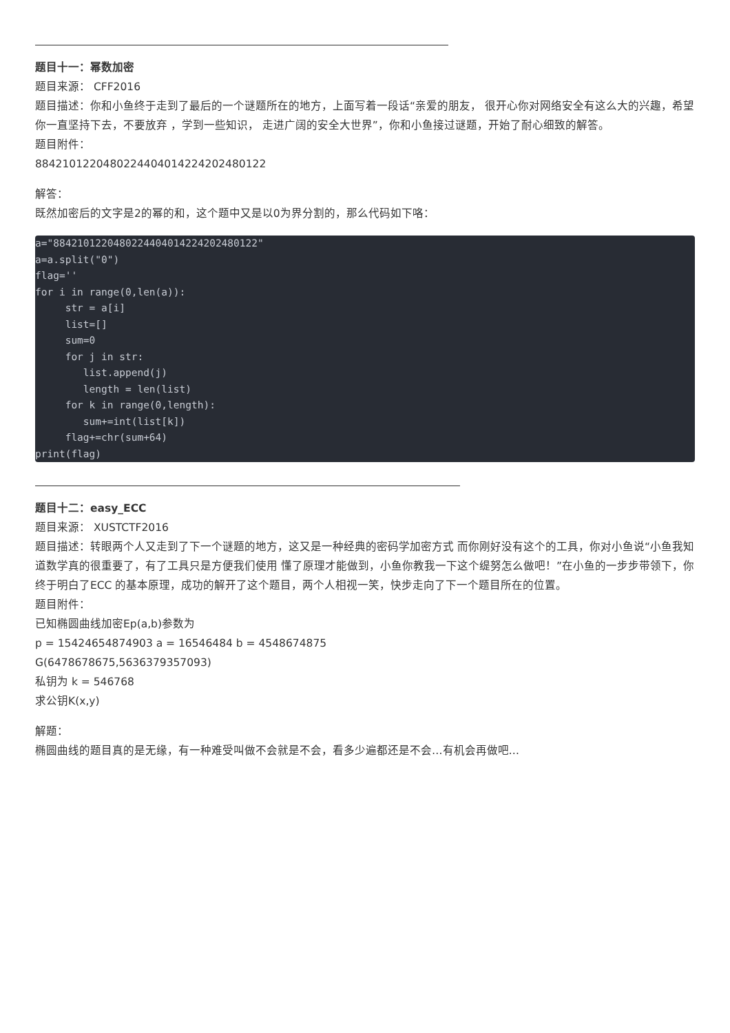题目十一：幂数加密
题目来源： CFF2016
题目描述：你和小鱼终于走到了最后的一个谜题所在的地方，上面写着一段话“亲爱的朋友， 很开心你对网络安全有这么大的兴趣，希望你一直坚持下去，不要放弃 ，学到一些知识， 走进广阔的安全大世界”，你和小鱼接过谜题，开始了耐心细致的解答。
题目附件：
8842101220480224404014224202480122
解答：
既然加密后的文字是2的幂的和，这个题中又是以0为界分割的，那么代码如下咯：
a="8842101220480224404014224202480122"
a=a.split("0")
flag=''
for i in range(0,len(a)):
     str = a[i]
     list=[]
     sum=0
     for j in str:
        list.append(j)
        length = len(list)
     for k in range(0,length):
        sum+=int(list[k])
     flag+=chr(sum+64)
print(flag)
题目十二：easy_ECC
题目来源： XUSTCTF2016
题目描述：转眼两个人又走到了下一个谜题的地方，这又是一种经典的密码学加密方式 而你刚好没有这个的工具，你对小鱼说“小鱼我知道数学真的很重要了，有了工具只是方便我们使用 懂了原理才能做到，小鱼你教我一下这个缇努怎么做吧！”在小鱼的一步步带领下，你终于明白了ECC 的基本原理，成功的解开了这个题目，两个人相视一笑，快步走向了下一个题目所在的位置。
题目附件：
已知椭圆曲线加密Ep(a,b)参数为
p = 15424654874903 a = 16546484 b = 4548674875
G(6478678675,5636379357093)
私钥为 k = 546768
求公钥K(x,y)
解题：
椭圆曲线的题目真的是无缘，有一种难受叫做不会就是不会，看多少遍都还是不会…有机会再做吧…